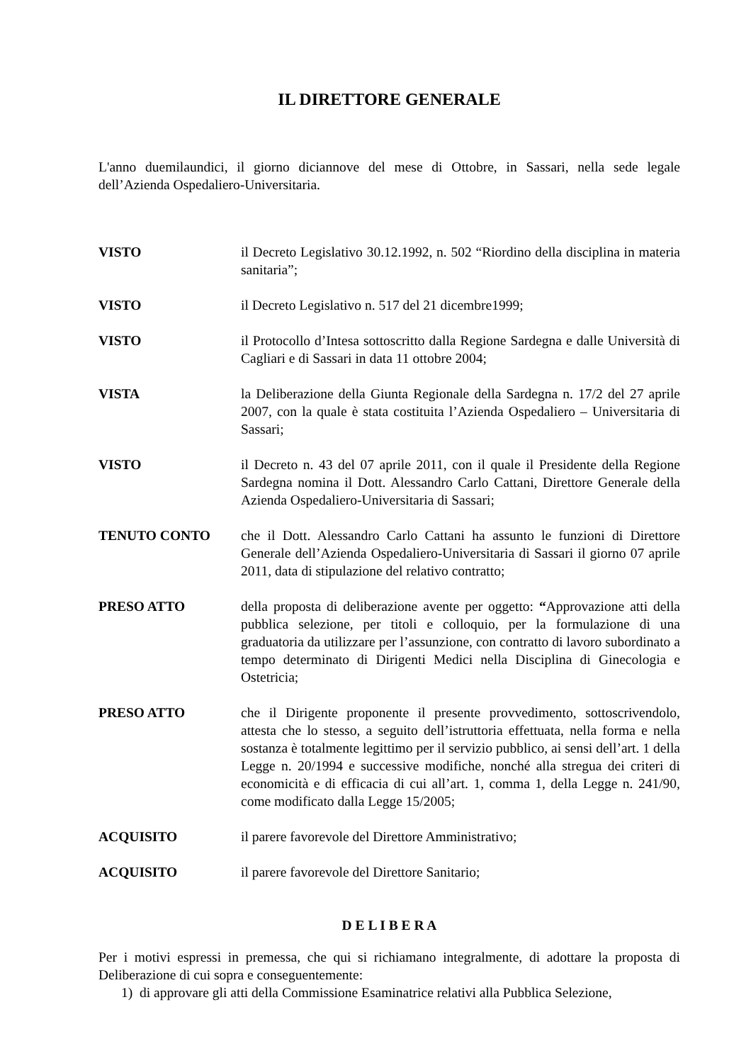IL DIRETTORE GENERALE
L'anno duemilaundici, il giorno diciannove del mese di Ottobre, in Sassari, nella sede legale dell’Azienda Ospedaliero-Universitaria.
VISTO il Decreto Legislativo 30.12.1992, n. 502 “Riordino della disciplina in materia sanitaria”;
VISTO il Decreto Legislativo n. 517 del 21 dicembre1999;
VISTO il Protocollo d’Intesa sottoscritto dalla Regione Sardegna e dalle Università di Cagliari e di Sassari in data 11 ottobre 2004;
VISTA la Deliberazione della Giunta Regionale della Sardegna n. 17/2 del 27 aprile 2007, con la quale è stata costituita l’Azienda Ospedaliero – Universitaria di Sassari;
VISTO il Decreto n. 43 del 07 aprile 2011, con il quale il Presidente della Regione Sardegna nomina il Dott. Alessandro Carlo Cattani, Direttore Generale della Azienda Ospedaliero-Universitaria di Sassari;
TENUTO CONTO che il Dott. Alessandro Carlo Cattani ha assunto le funzioni di Direttore Generale dell’Azienda Ospedaliero-Universitaria di Sassari il giorno 07 aprile 2011, data di stipulazione del relativo contratto;
PRESO ATTO della proposta di deliberazione avente per oggetto: “Approvazione atti della pubblica selezione, per titoli e colloquio, per la formulazione di una graduatoria da utilizzare per l’assunzione, con contratto di lavoro subordinato a tempo determinato di Dirigenti Medici nella Disciplina di Ginecologia e Ostetricia;
PRESO ATTO che il Dirigente proponente il presente provvedimento, sottoscrivendolo, attesta che lo stesso, a seguito dell’istruttoria effettuata, nella forma e nella sostanza è totalmente legittimo per il servizio pubblico, ai sensi dell’art. 1 della Legge n. 20/1994 e successive modifiche, nonché alla stregua dei criteri di economicità e di efficacia di cui all’art. 1, comma 1, della Legge n. 241/90, come modificato dalla Legge 15/2005;
ACQUISITO il parere favorevole del Direttore Amministrativo;
ACQUISITO il parere favorevole del Direttore Sanitario;
D E L I B E R A
Per i motivi espressi in premessa, che qui si richiamano integralmente, di adottare la proposta di Deliberazione di cui sopra e conseguentemente:
1) di approvare gli atti della Commissione Esaminatrice relativi alla Pubblica Selezione,